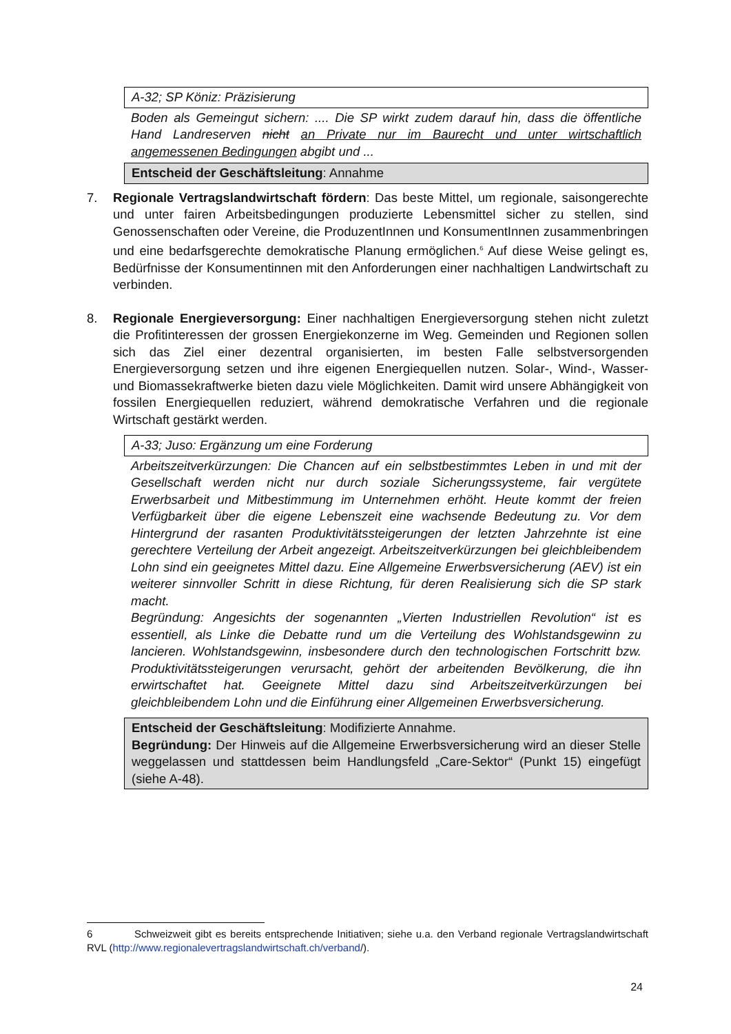A-32; SP Köniz: Präzisierung
Boden als Gemeingut sichern: .... Die SP wirkt zudem darauf hin, dass die öffentliche Hand Landreserven nicht an Private nur im Baurecht und unter wirtschaftlich angemessenen Bedingungen abgibt und ...
Entscheid der Geschäftsleitung: Annahme
7. Regionale Vertragslandwirtschaft fördern: Das beste Mittel, um regionale, saisongerechte und unter fairen Arbeitsbedingungen produzierte Lebensmittel sicher zu stellen, sind Genossenschaften oder Vereine, die ProduzentInnen und KonsumentInnen zusammenbringen und eine bedarfsgerechte demokratische Planung ermöglichen.<sup>6</sup> Auf diese Weise gelingt es, Bedürfnisse der Konsumentinnen mit den Anforderungen einer nachhaltigen Landwirtschaft zu verbinden.
8. Regionale Energieversorgung: Einer nachhaltigen Energieversorgung stehen nicht zuletzt die Profitinteressen der grossen Energiekonzerne im Weg. Gemeinden und Regionen sollen sich das Ziel einer dezentral organisierten, im besten Falle selbstversorgenden Energieversorgung setzen und ihre eigenen Energiequellen nutzen. Solar-, Wind-, Wasser- und Biomassekraftwerke bieten dazu viele Möglichkeiten. Damit wird unsere Abhängigkeit von fossilen Energiequellen reduziert, während demokratische Verfahren und die regionale Wirtschaft gestärkt werden.
A-33; Juso: Ergänzung um eine Forderung
Arbeitszeitverkürzungen: Die Chancen auf ein selbstbestimmtes Leben in und mit der Gesellschaft werden nicht nur durch soziale Sicherungssysteme, fair vergütete Erwerbsarbeit und Mitbestimmung im Unternehmen erhöht. Heute kommt der freien Verfügbarkeit über die eigene Lebenszeit eine wachsende Bedeutung zu. Vor dem Hintergrund der rasanten Produktivitätssteigerungen der letzten Jahrzehnte ist eine gerechtere Verteilung der Arbeit angezeigt. Arbeitszeitverkürzungen bei gleichbleibendem Lohn sind ein geeignetes Mittel dazu. Eine Allgemeine Erwerbsversicherung (AEV) ist ein weiterer sinnvoller Schritt in diese Richtung, für deren Realisierung sich die SP stark macht.
Begründung: Angesichts der sogenannten „Vierten Industriellen Revolution“ ist es essentiell, als Linke die Debatte rund um die Verteilung des Wohlstandsgewinn zu lancieren. Wohlstandsgewinn, insbesondere durch den technologischen Fortschritt bzw. Produktivitätssteigerungen verursacht, gehört der arbeitenden Bevölkerung, die ihn erwirtschaftet hat. Geeignete Mittel dazu sind Arbeitszeitverkürzungen bei gleichbleibendem Lohn und die Einführung einer Allgemeinen Erwerbsversicherung.
Entscheid der Geschäftsleitung: Modifizierte Annahme.
Begründung: Der Hinweis auf die Allgemeine Erwerbsversicherung wird an dieser Stelle weggelassen und stattdessen beim Handlungsfeld „Care-Sektor“ (Punkt 15) eingefügt (siehe A-48).
6 Schweizweit gibt es bereits entsprechende Initiativen; siehe u.a. den Verband regionale Vertragslandwirtschaft RVL (http://www.regionalevertragslandwirtschaft.ch/verband/).
24